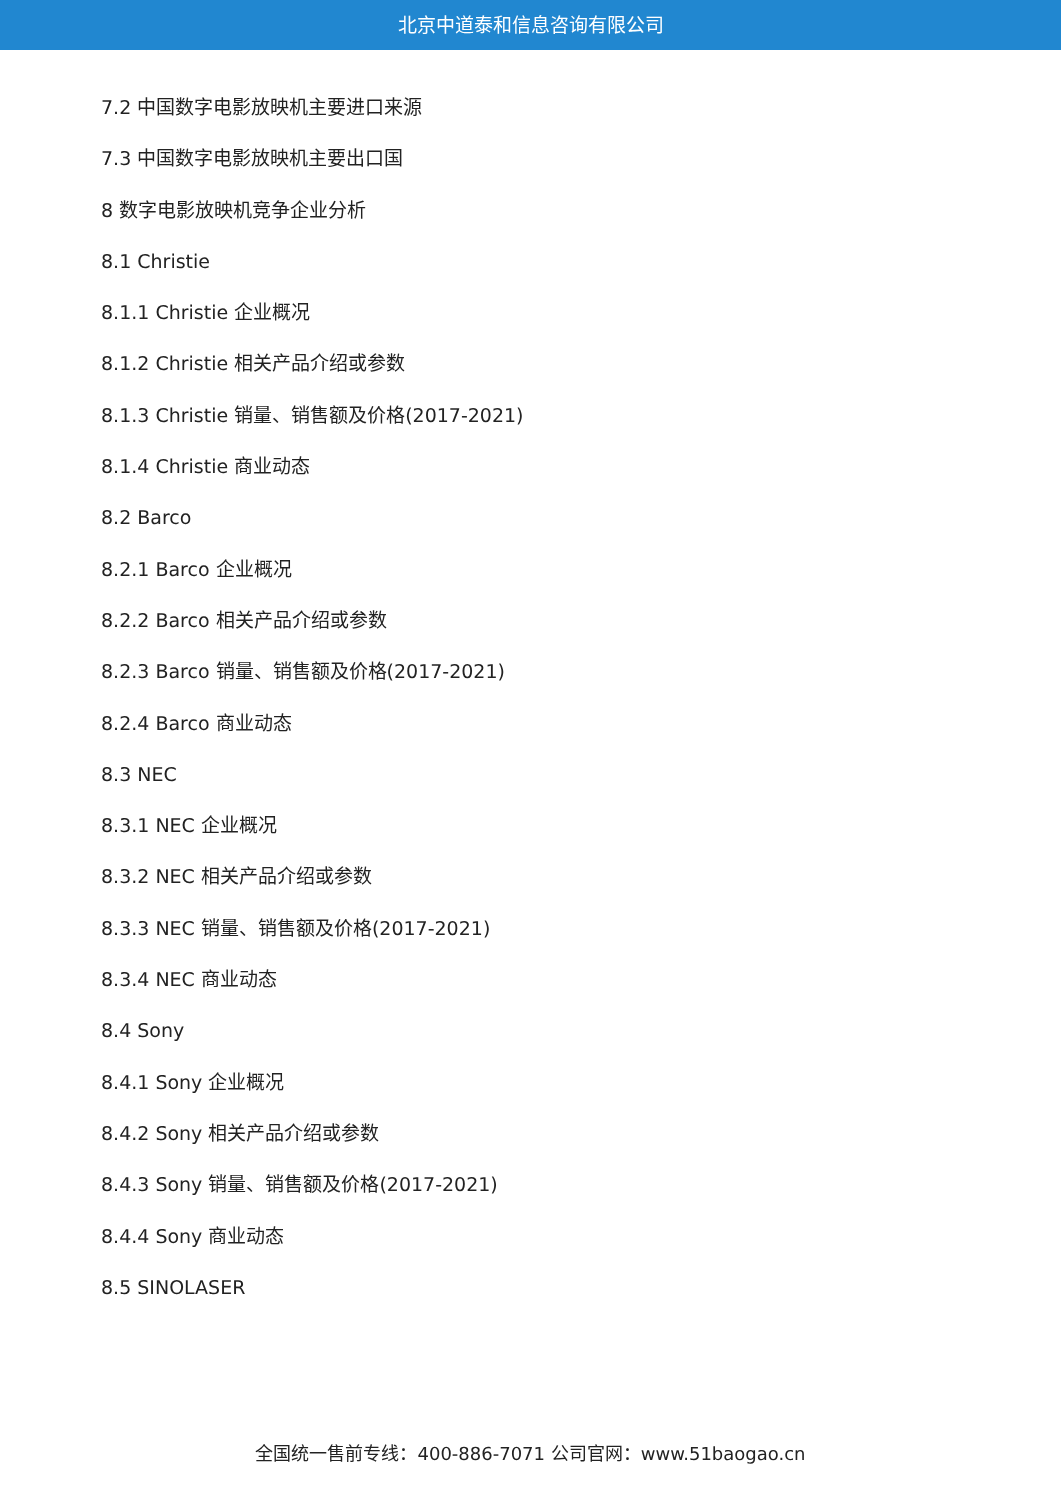北京中道泰和信息咨询有限公司
7.2 中国数字电影放映机主要进口来源
7.3 中国数字电影放映机主要出口国
8 数字电影放映机竞争企业分析
8.1 Christie
8.1.1 Christie 企业概况
8.1.2 Christie 相关产品介绍或参数
8.1.3 Christie 销量、销售额及价格(2017-2021)
8.1.4 Christie 商业动态
8.2 Barco
8.2.1 Barco 企业概况
8.2.2 Barco 相关产品介绍或参数
8.2.3 Barco 销量、销售额及价格(2017-2021)
8.2.4 Barco 商业动态
8.3 NEC
8.3.1 NEC 企业概况
8.3.2 NEC 相关产品介绍或参数
8.3.3 NEC 销量、销售额及价格(2017-2021)
8.3.4 NEC 商业动态
8.4 Sony
8.4.1 Sony 企业概况
8.4.2 Sony 相关产品介绍或参数
8.4.3 Sony 销量、销售额及价格(2017-2021)
8.4.4 Sony 商业动态
8.5 SINOLASER
全国统一售前专线：400-886-7071 公司官网：www.51baogao.cn